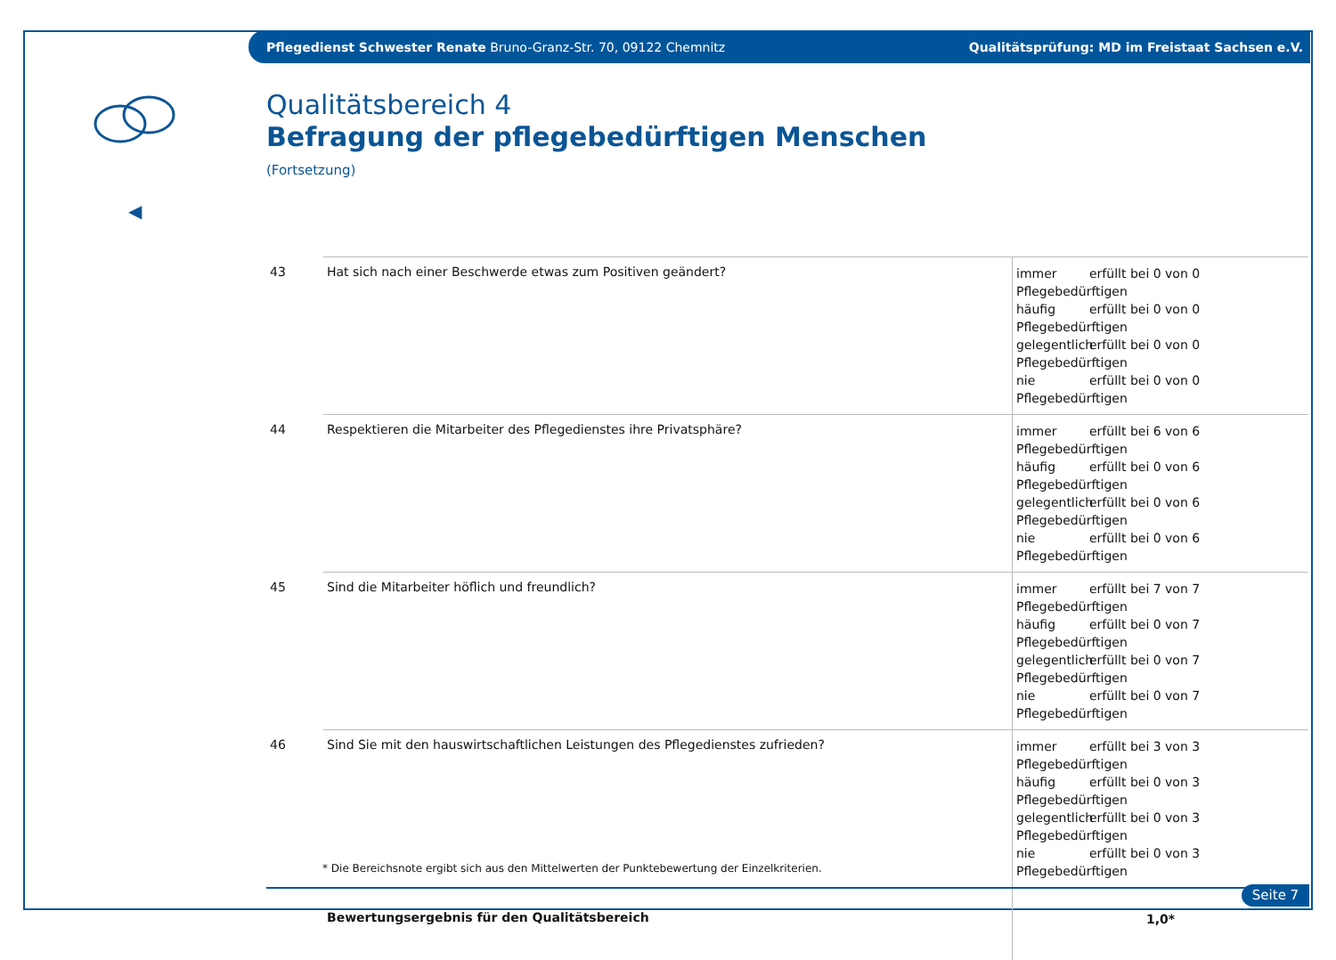Pflegedienst Schwester Renate Bruno-Granz-Str. 70, 09122 Chemnitz
Qualitätsprüfung: MD im Freistaat Sachsen e.V.
◀
Qualitätsbereich 4
Befragung der pflegebedürftigen Menschen
(Fortsetzung)
| 43 | Hat sich nach einer Beschwerde etwas zum Positiven geändert? | immer erfüllt bei 0 von 0 Pflegebedürftigen häufig erfüllt bei 0 von 0 Pflegebedürftigen gelegentlich erfüllt bei 0 von 0 Pflegebedürftigen nie erfüllt bei 0 von 0 Pflegebedürftigen |
| 44 | Respektieren die Mitarbeiter des Pflegedienstes ihre Privatsphäre? | immer erfüllt bei 6 von 6 Pflegebedürftigen häufig erfüllt bei 0 von 6 Pflegebedürftigen gelegentlich erfüllt bei 0 von 6 Pflegebedürftigen nie erfüllt bei 0 von 6 Pflegebedürftigen |
| 45 | Sind die Mitarbeiter höflich und freundlich? | immer erfüllt bei 7 von 7 Pflegebedürftigen häufig erfüllt bei 0 von 7 Pflegebedürftigen gelegentlich erfüllt bei 0 von 7 Pflegebedürftigen nie erfüllt bei 0 von 7 Pflegebedürftigen |
| 46 | Sind Sie mit den hauswirtschaftlichen Leistungen des Pflegedienstes zufrieden? | immer erfüllt bei 3 von 3 Pflegebedürftigen häufig erfüllt bei 0 von 3 Pflegebedürftigen gelegentlich erfüllt bei 0 von 3 Pflegebedürftigen nie erfüllt bei 0 von 3 Pflegebedürftigen |
| | Bewertungsergebnis für den Qualitätsbereich | 1,0* |
* Die Bereichsnote ergibt sich aus den Mittelwerten der Punktebewertung der Einzelkriterien.
Seite 7